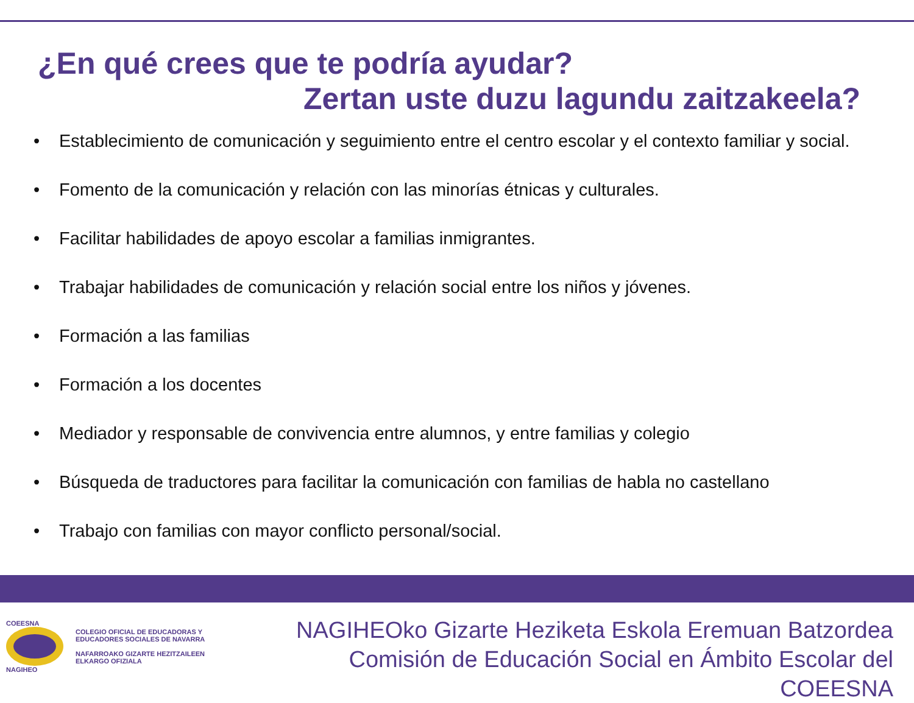¿En qué crees que te podría ayudar?
Zertan uste duzu lagundu zaitzakeela?
• Establecimiento de comunicación y seguimiento entre el centro escolar y el contexto familiar y social.
• Fomento de la comunicación y relación con las minorías étnicas y culturales.
• Facilitar habilidades de apoyo escolar a familias inmigrantes.
• Trabajar habilidades de comunicación y relación social entre los niños y jóvenes.
• Formación a las familias
• Formación a los docentes
• Mediador y responsable de convivencia entre alumnos, y entre familias y colegio
• Búsqueda de traductores para facilitar la comunicación con familias de habla no castellano
• Trabajo con familias con mayor conflicto personal/social.
COEESNA
NAGIHEO
COLEGIO OFICIAL DE EDUCADORAS Y
EDUCADORES SOCIALES DE NAVARRA
NAFARROAKO GIZARTE HEZITZAILEEN
ELKARGO OFIZIALA
NAGIHEOko Gizarte Heziketa Eskola Eremuan Batzordea
Comisión de Educación Social en Ámbito Escolar del COEESNA